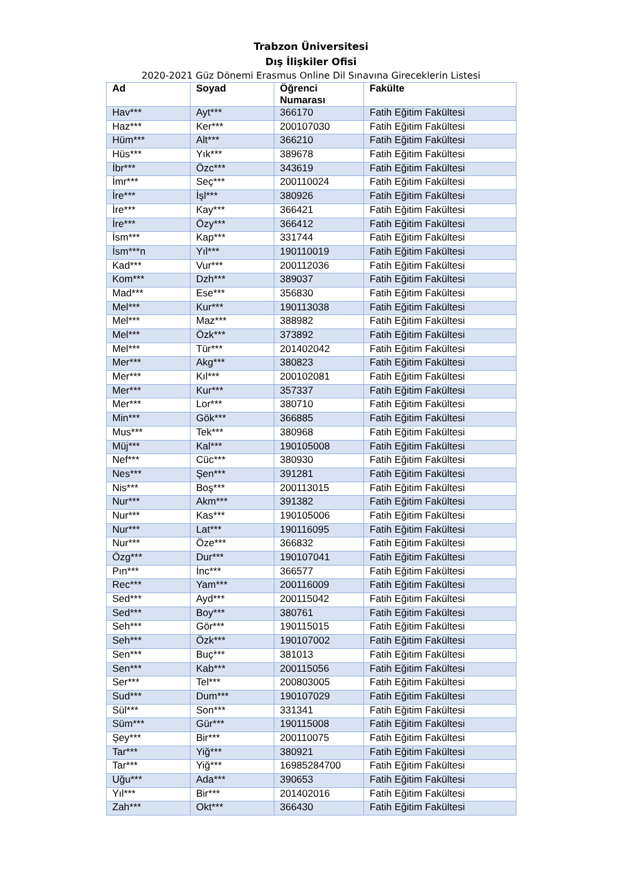Trabzon Üniversitesi
Dış İlişkiler Ofisi
2020-2021 Güz Dönemi Erasmus Online Dil Sınavına Gireceklerin Listesi
| Ad | Soyad | Öğrenci Numarası | Fakülte |
| --- | --- | --- | --- |
| Hav*** | Ayt*** | 366170 | Fatih Eğitim Fakültesi |
| Haz*** | Ker*** | 200107030 | Fatih Eğitim Fakültesi |
| Hüm*** | Alt*** | 366210 | Fatih Eğitim Fakültesi |
| Hüs*** | Yık*** | 389678 | Fatih Eğitim Fakültesi |
| İbr*** | Özc*** | 343619 | Fatih Eğitim Fakültesi |
| İmr*** | Seç*** | 200110024 | Fatih Eğitim Fakültesi |
| İre*** | İşl*** | 380926 | Fatih Eğitim Fakültesi |
| İre*** | Kay*** | 366421 | Fatih Eğitim Fakültesi |
| İre*** | Özy*** | 366412 | Fatih Eğitim Fakültesi |
| İsm*** | Kap*** | 331744 | Fatih Eğitim Fakültesi |
| İsm***n | Yıl*** | 190110019 | Fatih Eğitim Fakültesi |
| Kad*** | Vur*** | 200112036 | Fatih Eğitim Fakültesi |
| Kom*** | Dzh*** | 389037 | Fatih Eğitim Fakültesi |
| Mad*** | Ese*** | 356830 | Fatih Eğitim Fakültesi |
| Mel*** | Kur*** | 190113038 | Fatih Eğitim Fakültesi |
| Mel*** | Maz*** | 388982 | Fatih Eğitim Fakültesi |
| Mel*** | Özk*** | 373892 | Fatih Eğitim Fakültesi |
| Mel*** | Tür*** | 201402042 | Fatih Eğitim Fakültesi |
| Mer*** | Akg*** | 380823 | Fatih Eğitim Fakültesi |
| Mer*** | Kıl*** | 200102081 | Fatih Eğitim Fakültesi |
| Mer*** | Kur*** | 357337 | Fatih Eğitim Fakültesi |
| Mer*** | Lor*** | 380710 | Fatih Eğitim Fakültesi |
| Min*** | Gök*** | 366885 | Fatih Eğitim Fakültesi |
| Mus*** | Tek*** | 380968 | Fatih Eğitim Fakültesi |
| Müj*** | Kal*** | 190105008 | Fatih Eğitim Fakültesi |
| Nef*** | Cüc*** | 380930 | Fatih Eğitim Fakültesi |
| Nes*** | Şen*** | 391281 | Fatih Eğitim Fakültesi |
| Nis*** | Boş*** | 200113015 | Fatih Eğitim Fakültesi |
| Nur*** | Akm*** | 391382 | Fatih Eğitim Fakültesi |
| Nur*** | Kas*** | 190105006 | Fatih Eğitim Fakültesi |
| Nur*** | Lat*** | 190116095 | Fatih Eğitim Fakültesi |
| Nur*** | Öze*** | 366832 | Fatih Eğitim Fakültesi |
| Özg*** | Dur*** | 190107041 | Fatih Eğitim Fakültesi |
| Pın*** | İnc*** | 366577 | Fatih Eğitim Fakültesi |
| Rec*** | Yam*** | 200116009 | Fatih Eğitim Fakültesi |
| Sed*** | Ayd*** | 200115042 | Fatih Eğitim Fakültesi |
| Sed*** | Boy*** | 380761 | Fatih Eğitim Fakültesi |
| Seh*** | Gör*** | 190115015 | Fatih Eğitim Fakültesi |
| Seh*** | Özk*** | 190107002 | Fatih Eğitim Fakültesi |
| Sen*** | Buç*** | 381013 | Fatih Eğitim Fakültesi |
| Sen*** | Kab*** | 200115056 | Fatih Eğitim Fakültesi |
| Ser*** | Tel*** | 200803005 | Fatih Eğitim Fakültesi |
| Sud*** | Dum*** | 190107029 | Fatih Eğitim Fakültesi |
| Sül*** | Son*** | 331341 | Fatih Eğitim Fakültesi |
| Süm*** | Gür*** | 190115008 | Fatih Eğitim Fakültesi |
| Şey*** | Bir*** | 200110075 | Fatih Eğitim Fakültesi |
| Tar*** | Yiğ*** | 380921 | Fatih Eğitim Fakültesi |
| Tar*** | Yiğ*** | 16985284700 | Fatih Eğitim Fakültesi |
| Uğu*** | Ada*** | 390653 | Fatih Eğitim Fakültesi |
| Yıl*** | Bir*** | 201402016 | Fatih Eğitim Fakültesi |
| Zah*** | Okt*** | 366430 | Fatih Eğitim Fakültesi |